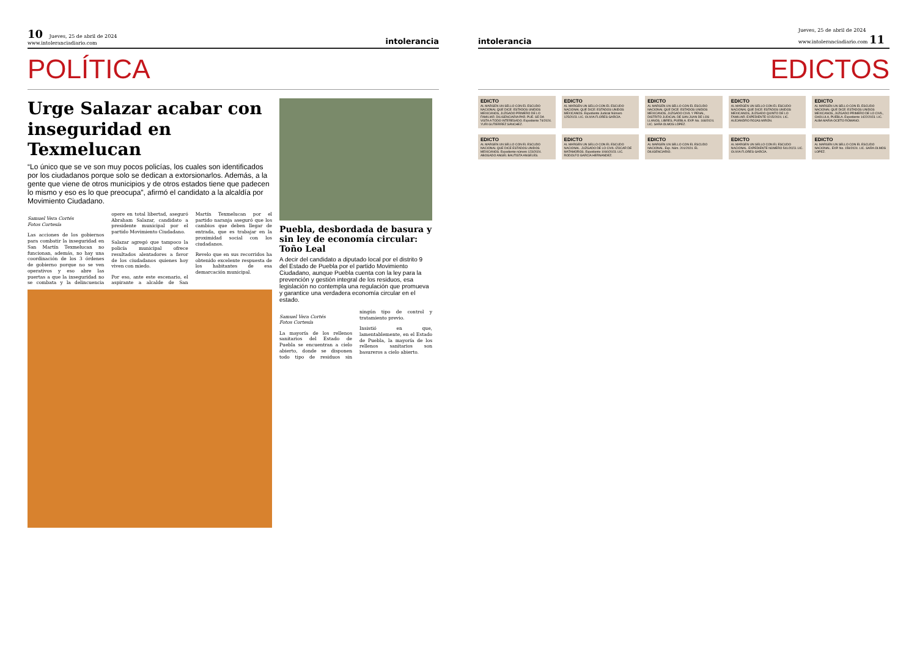10 Jueves, 25 de abril de 2024
www.intoleranciadiario.com
intolerancia
POLÍTICA
Urge Salazar acabar con inseguridad en Texmelucan
“Lo único que se ve son muy pocos policías, los cuales son identificados por los ciudadanos porque solo se dedican a extorsionarlos. Además, a la gente que viene de otros municipios y de otros estados tiene que padecen lo mismo y eso es lo que preocupa”, afirmó el candidato a la alcaldía por Movimiento Ciudadano.
Samuel Vera Cortés
Fotos Cortesía
Las acciones de los gobiernos para combatir la inseguridad en San Martín Texmelucan no funcionan, además, no hay una coordinación de los 3 órdenes de gobierno porque no se ven operativos y eso abre las puertas a que la inseguridad no se combata y la delincuencia opere en total libertad, aseguró Abraham Salazar, candidato a presidente municipal por el partido Movimiento Ciudadano.
Salazar agregó que tampoco la policía municipal ofrece resultados alentadores a favor de los ciudadanos quienes hoy viven con miedo.
Por eso, ante este escenario, el aspirante a alcalde de San Martín Texmelucan por el partido naranja aseguró que los cambios que deben llegar de entrada, que es trabajar en la proximidad social con los ciudadanos.
Revelo que en sus recorridos ha obtenido excelente respuesta de los habitantes de esa demarcación municipal.
Puebla, desbordada de basura y sin ley de economía circular: Toño Leal
A decir del candidato a diputado local por el distrito 9 del Estado de Puebla por el partido Movimiento Ciudadano, aunque Puebla cuenta con la ley para la prevención y gestión integral de los residuos, esa legislación no contempla una regulación que promueva y garantice una verdadera economía circular en el estado.
Samuel Vera Cortés
Fotos Cortesía
La mayoría de los rellenos sanitarios del Estado de Puebla se encuentran a cielo abierto, donde se disponen todo tipo de residuos sin ningún tipo de control y tratamiento previo.
Insistió en que, lamentablemente, en el Estado de Puebla, la mayoría de los rellenos sanitarios son basureros a cielo abierto.
intolerancia
Jueves, 25 de abril de 2024
www.intoleranciadiario.com 11
EDICTOS
EDICTO
AL MARGEN UN SELLO CON EL ESCUDO NACIONAL QUE DICE: ESTADOS UNIDOS MEXICANOS, JUZGADO PRIMERO DE LO FAMILIAR. DILIGENCIARIA PAR. PUE. SE DA VISTA A TODO INTERESADO. Expediente 74/2024. YURI GUTIERREZ SÁNCHEZ.
EDICTO
AL MARGEN UN SELLO CON EL ESCUDO NACIONAL QUE DICE: ESTADOS UNIDOS MEXICANOS. Expediente Judicial Número 125/2023. LIC. OLIVIA FLORES GARCÍA.
EDICTO
AL MARGEN UN SELLO CON EL ESCUDO NACIONAL QUE DICE: ESTADOS UNIDOS MEXICANOS, JUZGADO CIVIL Y PENAL, DISTRITO JUDICIAL DE SAN JUAN DE LOS LLANOS, LIBRES, PUEBLA. EXP. No. 168/2024. LIC. SARA OLMOS LÓPEZ.
EDICTO
AL MARGEN UN SELLO CON EL ESCUDO NACIONAL QUE DICE: ESTADOS UNIDOS MEXICANOS, JUZGADO QUINTO DE LO FAMILIAR. EXPEDIENTE 0215/2024. LIC. ALEJANDRO ROJAS MIRÓN.
EDICTO
AL MARGEN UN SELLO CON EL ESCUDO NACIONAL QUE DICE: ESTADOS UNIDOS MEXICANOS, JUZGADO PRIMERO DE LO CIVIL, CHOLULA, PUEBLA. Expediente 1422/2023. LIC. ALBA MARIA OCETO ROMANO.
EDICTO
AL MARGEN UN SELLO CON EL ESCUDO NACIONAL QUE DICE ESTADOS UNIDOS MEXICANOS. Expediente número 123/2024. ABOGADO ANGEL BAUTISTA ANGELES.
EDICTO
AL MARGEN UN SELLO CON EL ESCUDO NACIONAL. JUZGADO DE LO CIVIL IZÚCAR DE MATAMOROS. Expediente 1060/2023. LIC. RODOLFO GARCIA HERNANDEZ.
EDICTO
AL MARGEN UN SELLO CON EL ESCUDO NACIONAL. Exp. Núm. 201/2024. EL DILIGENCIARIO.
EDICTO
AL MARGEN UN SELLO CON EL ESCUDO NACIONAL. EXPEDIENTE NÚMERO 541/2023. LIC. OLIVIA FLORES GARCÍA.
EDICTO
AL MARGEN UN SELLO CON EL ESCUDO NACIONAL. EXP. No. 159/2024. LIC. SARA OLMOS LOPEZ.